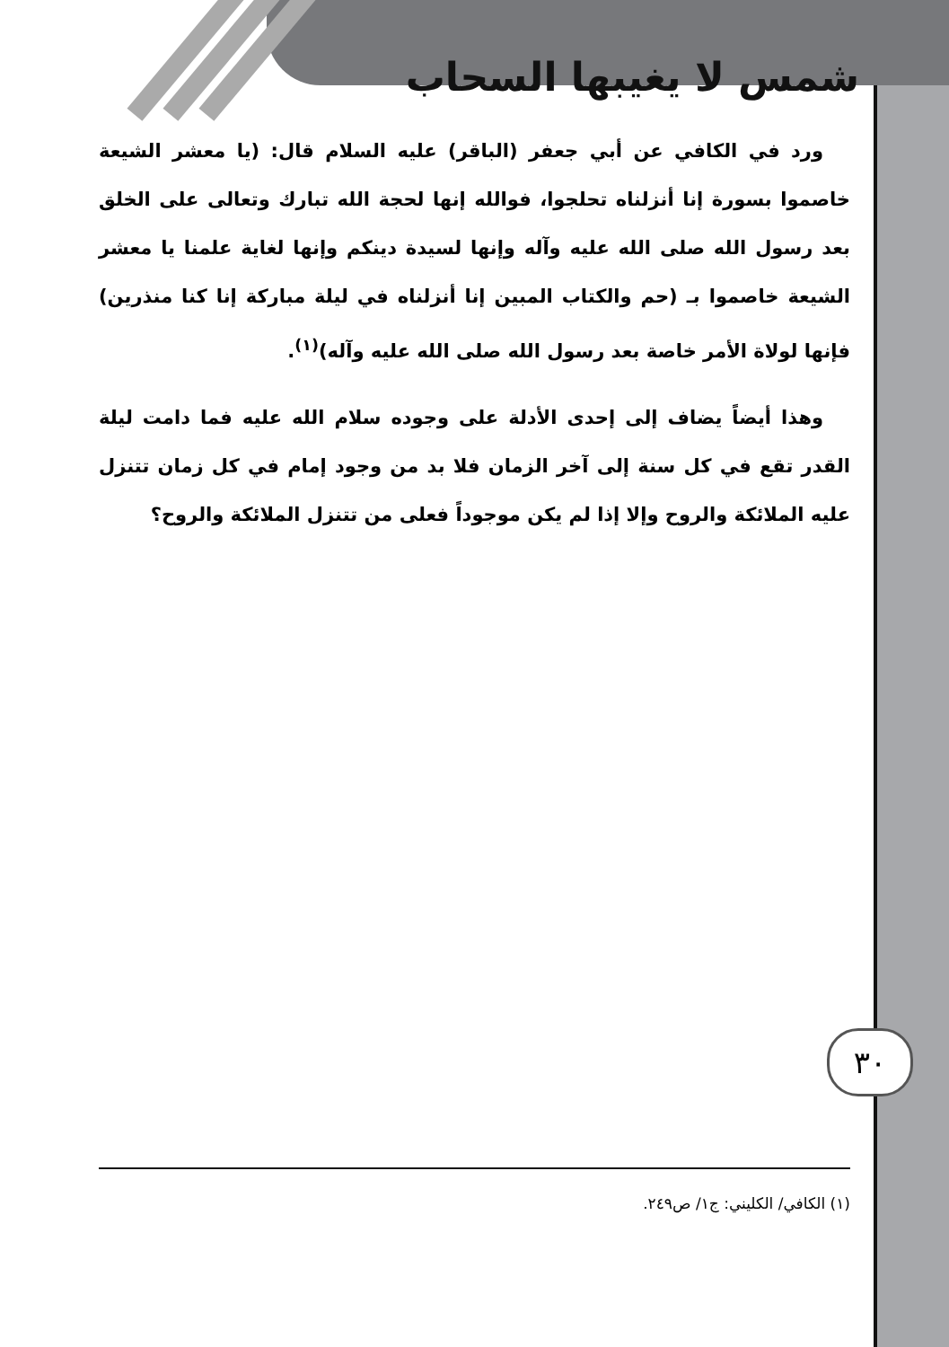شمس لا يغيبها السحاب
ورد في الكافي عن أبي جعفر (الباقر) عليه السلام قال: (يا معشر الشيعة خاصموا بسورة إنا أنزلناه تحلجوا، فوالله إنها لحجة الله تبارك وتعالى على الخلق بعد رسول الله صلى الله عليه وآله وإنها لسيدة دينكم وإنها لغاية علمنا يا معشر الشيعة خاصموا بـ (حم والكتاب المبين إنا أنزلناه في ليلة مباركة إنا كنا منذرين) فإنها لولاة الأمر خاصة بعد رسول الله صلى الله عليه وآله)<sup>(١)</sup>.
وهذا أيضاً يضاف إلى إحدى الأدلة على وجوده سلام الله عليه فما دامت ليلة القدر تقع في كل سنة إلى آخر الزمان فلا بد من وجود إمام في كل زمان تتنزل عليه الملائكة والروح وإلا إذا لم يكن موجوداً فعلى من تتنزل الملائكة والروح؟
٣٠
(١) الكافي/ الكليني: ج١/ ص٢٤٩.